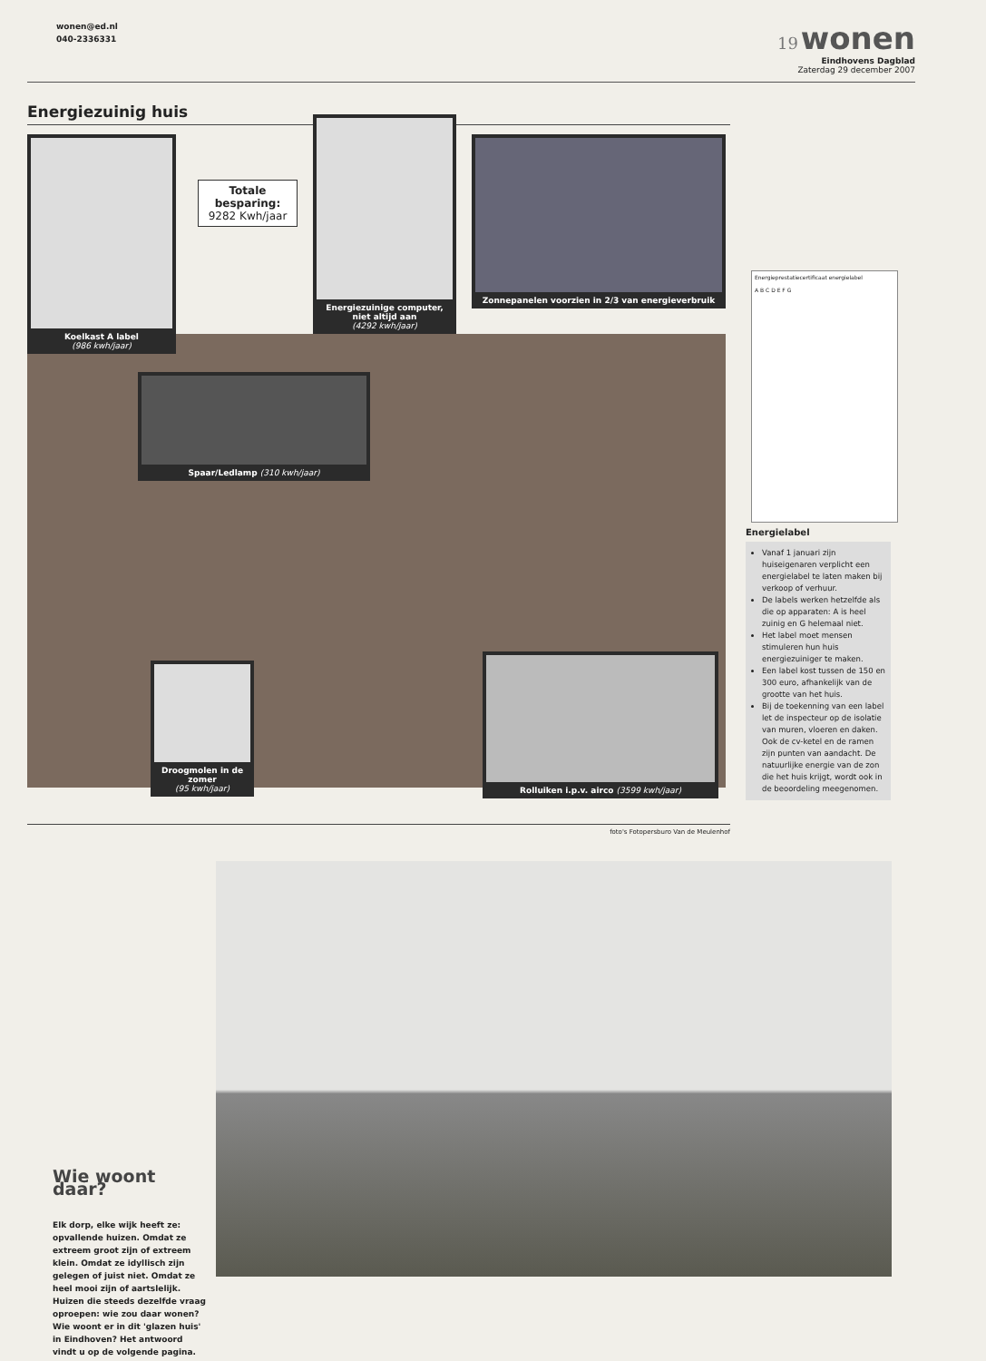wonen@ed.nl
040-2336331
19 wonen
Eindhovens Dagblad
Zaterdag 29 december 2007
Energiezuinig huis
Koelkast A label
(986 kwh/jaar)
Totale besparing:
9282 Kwh/jaar
Energiezuinige computer, niet altijd aan
(4292 kwh/jaar)
Zonnepanelen voorzien in 2/3 van energieverbruik
Spaar/Ledlamp (310 kwh/jaar)
Droogmolen in de zomer
(95 kwh/jaar)
Rolluiken i.p.v. airco (3599 kwh/jaar)
Energieprestatiecertificaat energielabel
A B C D E F G
Energielabel
Vanaf 1 januari zijn huiseigenaren verplicht een energielabel te laten maken bij verkoop of verhuur.
De labels werken hetzelfde als die op apparaten: A is heel zuinig en G helemaal niet.
Het label moet mensen stimuleren hun huis energiezuiniger te maken.
Een label kost tussen de 150 en 300 euro, afhankelijk van de grootte van het huis.
Bij de toekenning van een label let de inspecteur op de isolatie van muren, vloeren en daken. Ook de cv-ketel en de ramen zijn punten van aandacht. De natuurlijke energie van de zon die het huis krijgt, wordt ook in de beoordeling meegenomen.
foto's Fotopersburo Van de Meulenhof
Wie woont daar?
Elk dorp, elke wijk heeft ze: opvallende huizen. Omdat ze extreem groot zijn of extreem klein. Omdat ze idyllisch zijn gelegen of juist niet. Omdat ze heel mooi zijn of aartslelijk. Huizen die steeds dezelfde vraag oproepen: wie zou daar wonen?
Wie woont er in dit 'glazen huis' in Eindhoven? Het antwoord vindt u op de volgende pagina.